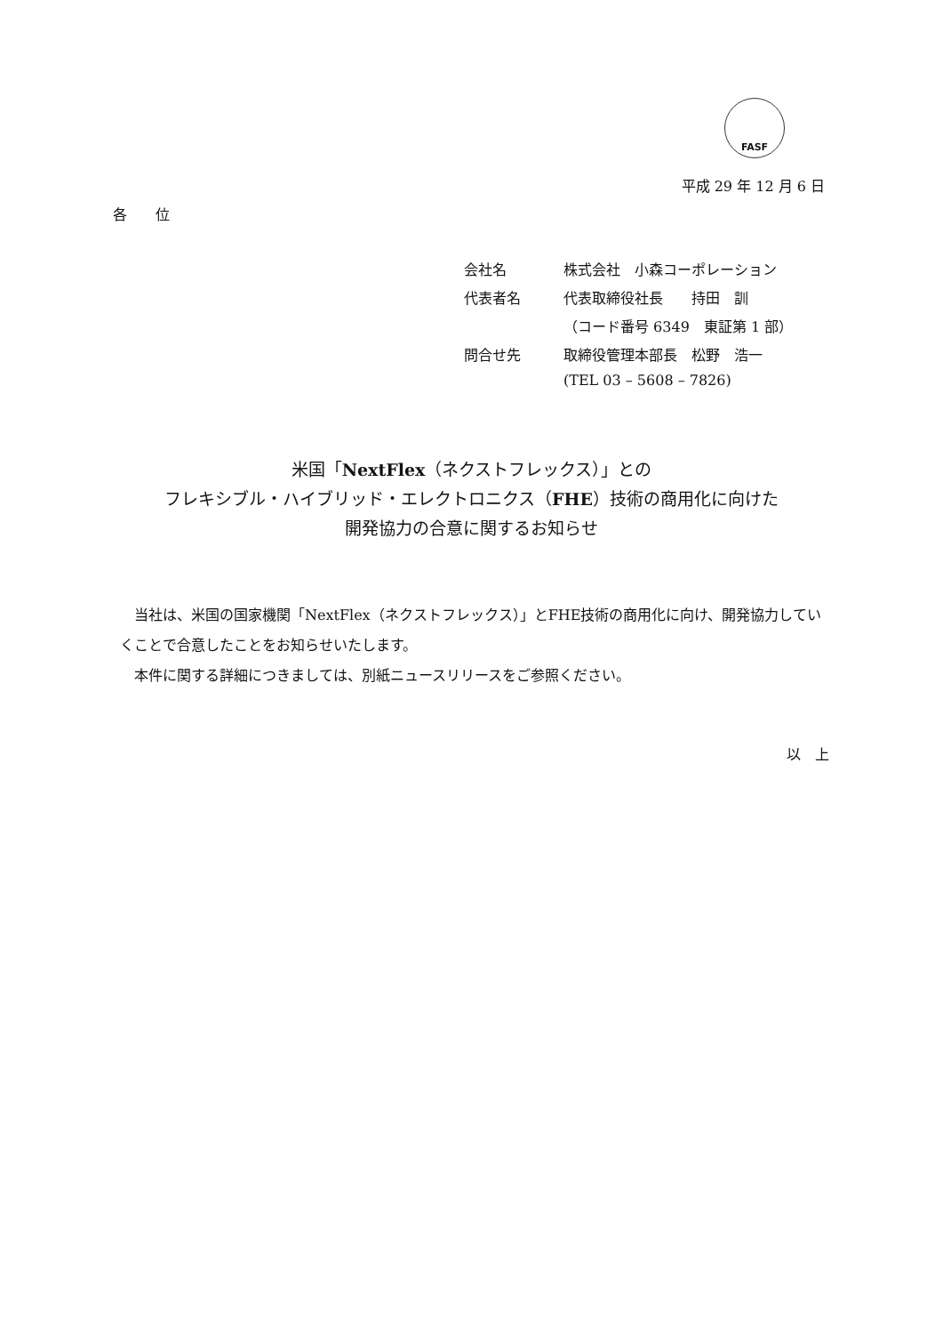FASF
平成 29 年 12 月 6 日
各　　位
会社名 株式会社　小森コーポレーション
代表者名 代表取締役社長　　持田　訓
（コード番号 6349　東証第 1 部）
問合せ先 取締役管理本部長　松野　浩一
(TEL 03 – 5608 – 7826)
米国「NextFlex（ネクストフレックス）」との
フレキシブル・ハイブリッド・エレクトロニクス（FHE）技術の商用化に向けた
開発協力の合意に関するお知らせ
　当社は、米国の国家機関「NextFlex（ネクストフレックス）」とFHE技術の商用化に向け、開発協力していくことで合意したことをお知らせいたします。
　本件に関する詳細につきましては、別紙ニュースリリースをご参照ください。
以　上